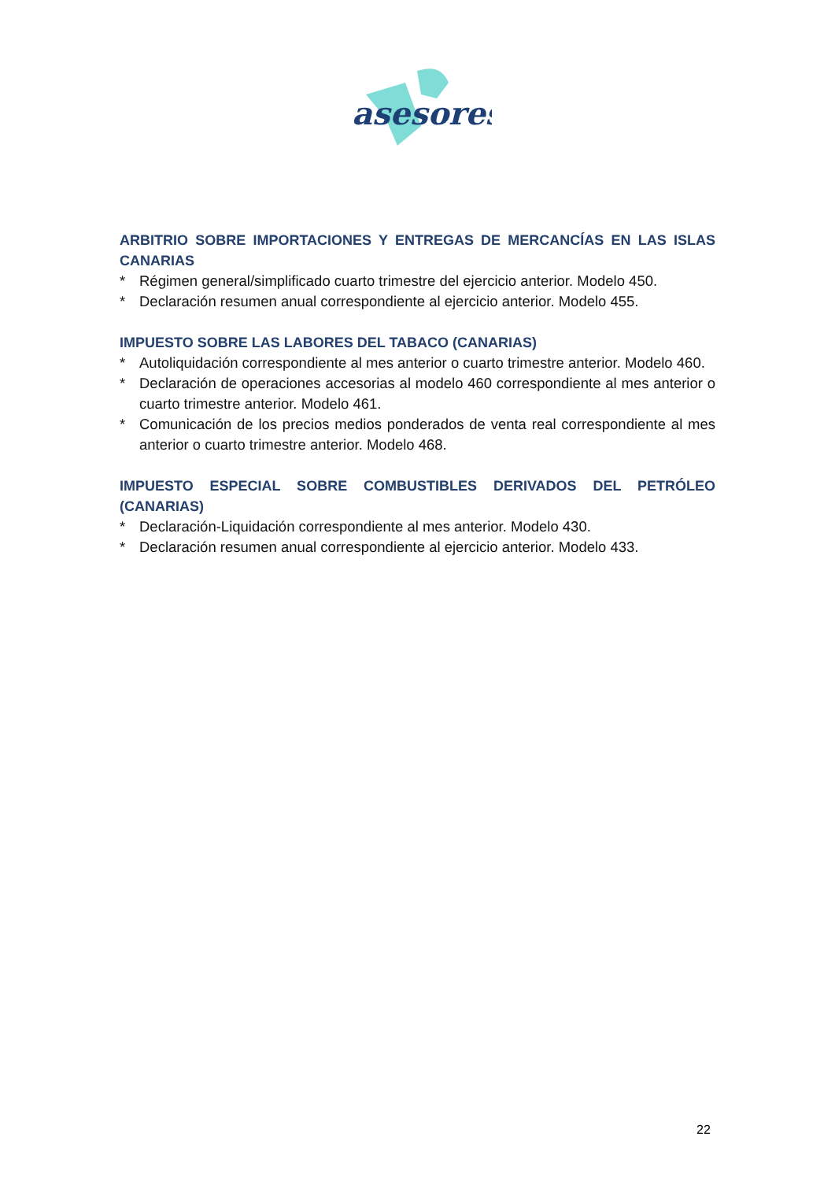asesores
ARBITRIO SOBRE IMPORTACIONES Y ENTREGAS DE MERCANCÍAS EN LAS ISLAS CANARIAS
* Régimen general/simplificado cuarto trimestre del ejercicio anterior. Modelo 450.
* Declaración resumen anual correspondiente al ejercicio anterior. Modelo 455.
IMPUESTO SOBRE LAS LABORES DEL TABACO (CANARIAS)
* Autoliquidación correspondiente al mes anterior o cuarto trimestre anterior. Modelo 460.
* Declaración de operaciones accesorias al modelo 460 correspondiente al mes anterior o cuarto trimestre anterior. Modelo 461.
* Comunicación de los precios medios ponderados de venta real correspondiente al mes anterior o cuarto trimestre anterior. Modelo 468.
IMPUESTO ESPECIAL SOBRE COMBUSTIBLES DERIVADOS DEL PETRÓLEO (CANARIAS)
* Declaración-Liquidación correspondiente al mes anterior. Modelo 430.
* Declaración resumen anual correspondiente al ejercicio anterior. Modelo 433.
22